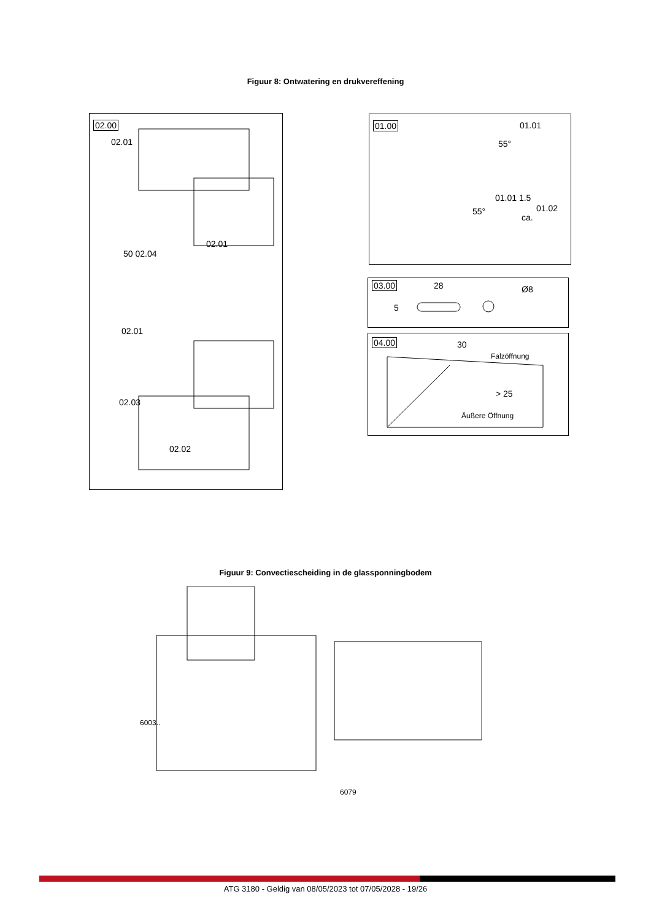Figuur 8: Ontwatering en drukvereffening
02.00
02.01
02.01
50 02.04
02.01
02.03
02.02
01.00
01.01
01.01 1.5
01.02
55°
55°
ca.
03.00
28 Ø8
5
04.00
30
Falzöffnung
> 25
Äußere Öffnung
Figuur 9: Convectiescheiding in de glassponningbodem
6003..
6079
ATG 3180 - Geldig van 08/05/2023 tot 07/05/2028 - 19/26